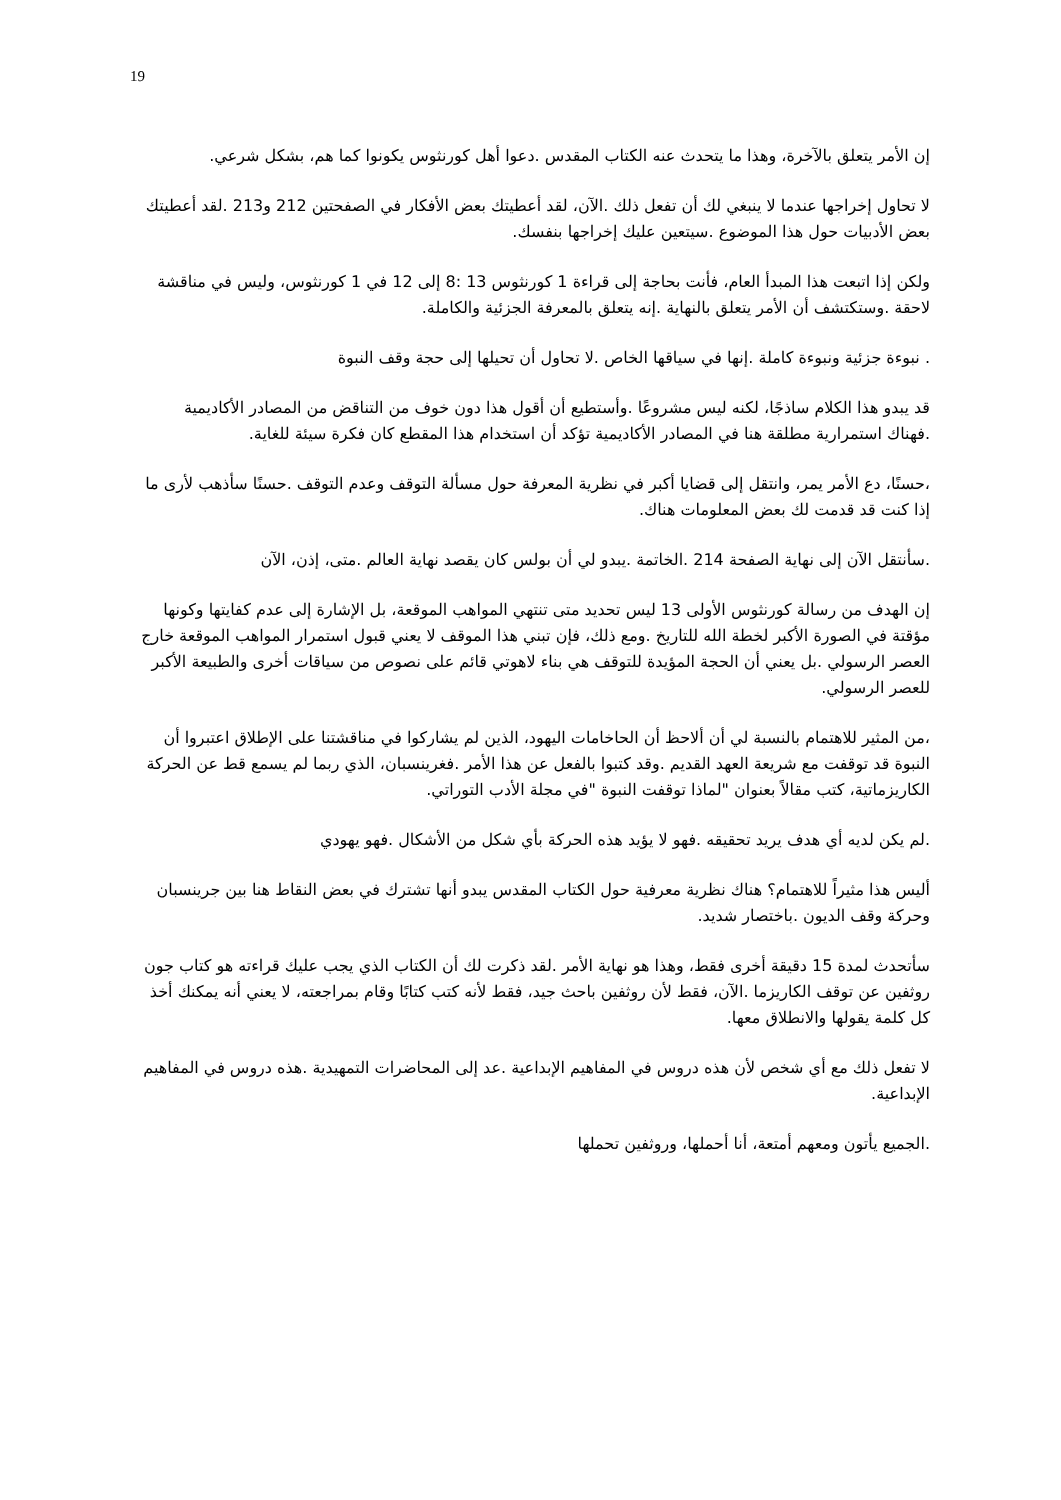19
إن الأمر يتعلق بالآخرة، وهذا ما يتحدث عنه الكتاب المقدس .دعوا أهل كورنثوس يكونوا كما هم، بشكل شرعي.
لا تحاول إخراجها عندما لا ينبغي لك أن تفعل ذلك .الآن، لقد أعطيتك بعض الأفكار في الصفحتين 212 و213 .لقد أعطيتك بعض الأدبيات حول هذا الموضوع .سيتعين عليك إخراجها بنفسك.
ولكن إذا اتبعت هذا المبدأ العام، فأنت بحاجة إلى قراءة 1 كورنثوس 13 :8 إلى 12 في 1 كورنثوس، وليس في مناقشة لاحقة .وستكتشف أن الأمر يتعلق بالنهاية .إنه يتعلق بالمعرفة الجزئية والكاملة.
. نبوءة جزئية ونبوءة كاملة .إنها في سياقها الخاص .لا تحاول أن تحيلها إلى حجة وقف النبوة
قد يبدو هذا الكلام ساذجًا، لكنه ليس مشروعًا .وأستطيع أن أقول هذا دون خوف من التناقض من المصادر الأكاديمية .فهناك استمرارية مطلقة هنا في المصادر الأكاديمية تؤكد أن استخدام هذا المقطع كان فكرة سيئة للغاية.
،حسنًا، دع الأمر يمر، وانتقل إلى قضايا أكبر في نظرية المعرفة حول مسألة التوقف وعدم التوقف .حسنًا سأذهب لأرى ما إذا كنت قد قدمت لك بعض المعلومات هناك.
.سأنتقل الآن إلى نهاية الصفحة 214 .الخاتمة .يبدو لي أن بولس كان يقصد نهاية العالم .متى، إذن، الآن
إن الهدف من رسالة كورنثوس الأولى 13 ليس تحديد متى تنتهي المواهب الموقعة، بل الإشارة إلى عدم كفايتها وكونها مؤقتة في الصورة الأكبر لخطة الله للتاريخ .ومع ذلك، فإن تبني هذا الموقف لا يعني قبول استمرار المواهب الموقعة خارج العصر الرسولي .بل يعني أن الحجة المؤيدة للتوقف هي بناء لاهوتي قائم على نصوص من سياقات أخرى والطبيعة الأكبر للعصر الرسولي.
،من المثير للاهتمام بالنسبة لي أن ألاحظ أن الحاخامات اليهود، الذين لم يشاركوا في مناقشتنا على الإطلاق اعتبروا أن النبوة قد توقفت مع شريعة العهد القديم .وقد كتبوا بالفعل عن هذا الأمر .فغرينسبان، الذي ربما لم يسمع قط عن الحركة الكاريزماتية، كتب مقالاً بعنوان "لماذا توقفت النبوة "في مجلة الأدب التوراتي.
.لم يكن لديه أي هدف يريد تحقيقه .فهو لا يؤيد هذه الحركة بأي شكل من الأشكال .فهو يهودي
أليس هذا مثيراً للاهتمام؟ هناك نظرية معرفية حول الكتاب المقدس يبدو أنها تشترك في بعض النقاط هنا بين جرينسبان وحركة وقف الديون .باختصار شديد.
سأتحدث لمدة 15 دقيقة أخرى فقط، وهذا هو نهاية الأمر .لقد ذكرت لك أن الكتاب الذي يجب عليك قراءته هو كتاب جون روثفين عن توقف الكاريزما .الآن، فقط لأن روثفين باحث جيد، فقط لأنه كتب كتابًا وقام بمراجعته، لا يعني أنه يمكنك أخذ كل كلمة يقولها والانطلاق معها.
لا تفعل ذلك مع أي شخص لأن هذه دروس في المفاهيم الإبداعية .عد إلى المحاضرات التمهيدية .هذه دروس في المفاهيم الإبداعية.
.الجميع يأتون ومعهم أمتعة، أنا أحملها، وروثفين تحملها